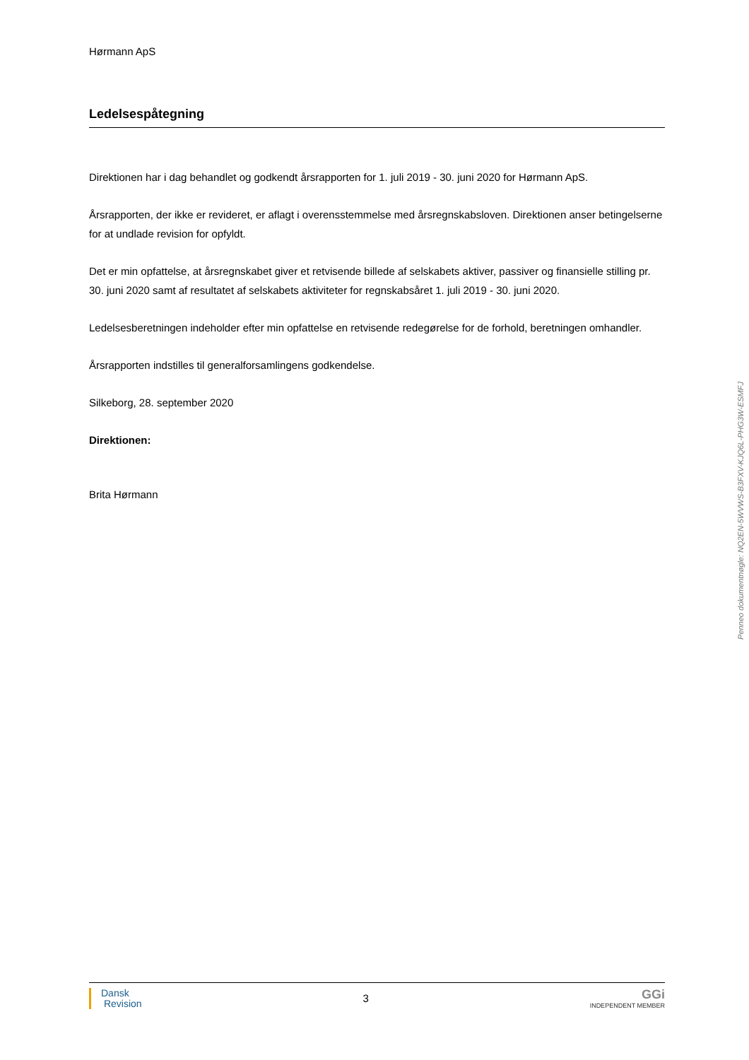Hørmann ApS
Ledelsespåtegning
Direktionen har i dag behandlet og godkendt årsrapporten for 1. juli 2019 - 30. juni 2020 for Hørmann ApS.
Årsrapporten, der ikke er revideret, er aflagt i overensstemmelse med årsregnskabsloven. Direktionen anser betingelserne for at undlade revision for opfyldt.
Det er min opfattelse, at årsregnskabet giver et retvisende billede af selskabets aktiver, passiver og finansielle stilling pr. 30. juni 2020 samt af resultatet af selskabets aktiviteter for regnskabsåret 1. juli 2019 - 30. juni 2020.
Ledelsesberetningen indeholder efter min opfattelse en retvisende redegørelse for de forhold, beretningen omhandler.
Årsrapporten indstilles til generalforsamlingens godkendelse.
Silkeborg, 28. september 2020
Direktionen:
Brita Hørmann
Dansk
Revision
3
GGi
INDEPENDENT MEMBER
Penneo dokumentnøgle: NQ2EN-5WVWS-B3FXV-KJQ6L-PHG3W-ESMFJ